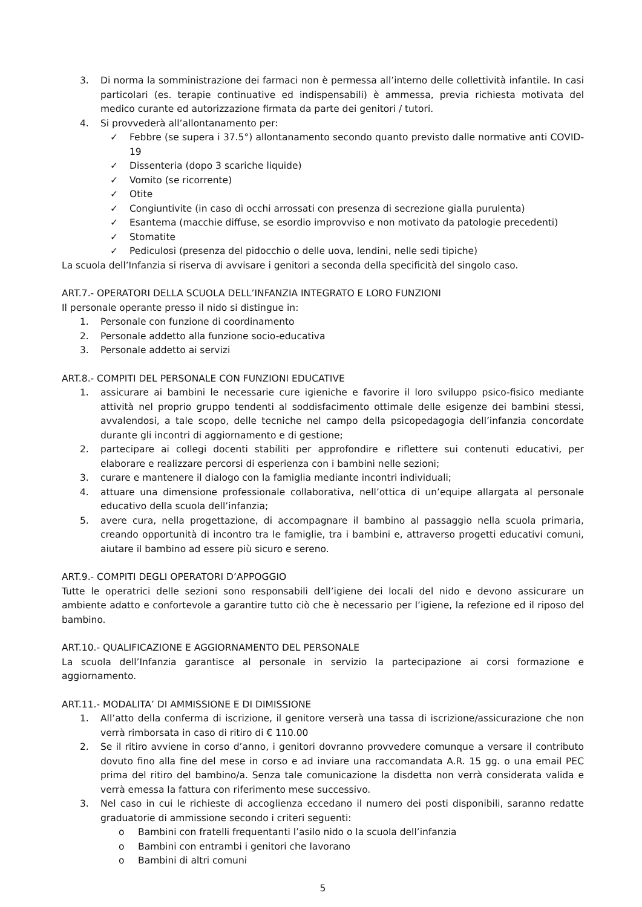3. Di norma la somministrazione dei farmaci non è permessa all’interno delle collettività infantile. In casi particolari (es. terapie continuative ed indispensabili) è ammessa, previa richiesta motivata del medico curante ed autorizzazione firmata da parte dei genitori / tutori.
4. Si provvederà all’allontanamento per:
✓ Febbre (se supera i 37.5°) allontanamento secondo quanto previsto dalle normative anti COVID-19
✓ Dissenteria (dopo 3 scariche liquide)
✓ Vomito (se ricorrente)
✓ Otite
✓ Congiuntivite (in caso di occhi arrossati con presenza di secrezione gialla purulenta)
✓ Esantema (macchie diffuse, se esordio improvviso e non motivato da patologie precedenti)
✓ Stomatite
✓ Pediculosi (presenza del pidocchio o delle uova, lendini, nelle sedi tipiche)
La scuola dell’Infanzia si riserva di avvisare i genitori a seconda della specificità del singolo caso.
ART.7.- OPERATORI DELLA SCUOLA DELL’INFANZIA INTEGRATO E LORO FUNZIONI
Il personale operante presso il nido si distingue in:
1. Personale con funzione di coordinamento
2. Personale addetto alla funzione socio-educativa
3. Personale addetto ai servizi
ART.8.- COMPITI DEL PERSONALE CON FUNZIONI EDUCATIVE
1. assicurare ai bambini le necessarie cure igieniche e favorire il loro sviluppo psico-fisico mediante attività nel proprio gruppo tendenti al soddisfacimento ottimale delle esigenze dei bambini stessi, avvalendosi, a tale scopo, delle tecniche nel campo della psicopedagogia dell’infanzia concordate durante gli incontri di aggiornamento e di gestione;
2. partecipare ai collegi docenti stabiliti per approfondire e riflettere sui contenuti educativi, per elaborare e realizzare percorsi di esperienza con i bambini nelle sezioni;
3. curare e mantenere il dialogo con la famiglia mediante incontri individuali;
4. attuare una dimensione professionale collaborativa, nell’ottica di un’equipe allargata al personale educativo della scuola dell’infanzia;
5. avere cura, nella progettazione, di accompagnare il bambino al passaggio nella scuola primaria, creando opportunità di incontro tra le famiglie, tra i bambini e, attraverso progetti educativi comuni, aiutare il bambino ad essere più sicuro e sereno.
ART.9.- COMPITI DEGLI OPERATORI D’APPOGGIO
Tutte le operatrici delle sezioni sono responsabili dell’igiene dei locali del nido e devono assicurare un ambiente adatto e confortevole a garantire tutto ciò che è necessario per l’igiene, la refezione ed il riposo del bambino.
ART.10.- QUALIFICAZIONE E AGGIORNAMENTO DEL PERSONALE
La scuola dell’Infanzia garantisce al personale in servizio la partecipazione ai corsi formazione e aggiornamento.
ART.11.- MODALITA’ DI AMMISSIONE E DI DIMISSIONE
1. All’atto della conferma di iscrizione, il genitore verserà una tassa di iscrizione/assicurazione che non verrà rimborsata in caso di ritiro di € 110.00
2. Se il ritiro avviene in corso d’anno, i genitori dovranno provvedere comunque a versare il contributo dovuto fino alla fine del mese in corso e ad inviare una raccomandata A.R. 15 gg. o una email PEC prima del ritiro del bambino/a. Senza tale comunicazione la disdetta non verrà considerata valida e verrà emessa la fattura con riferimento mese successivo.
3. Nel caso in cui le richieste di accoglienza eccedano il numero dei posti disponibili, saranno redatte graduatorie di ammissione secondo i criteri seguenti:
o Bambini con fratelli frequentanti l’asilo nido o la scuola dell’infanzia
o Bambini con entrambi i genitori che lavorano
o Bambini di altri comuni
5